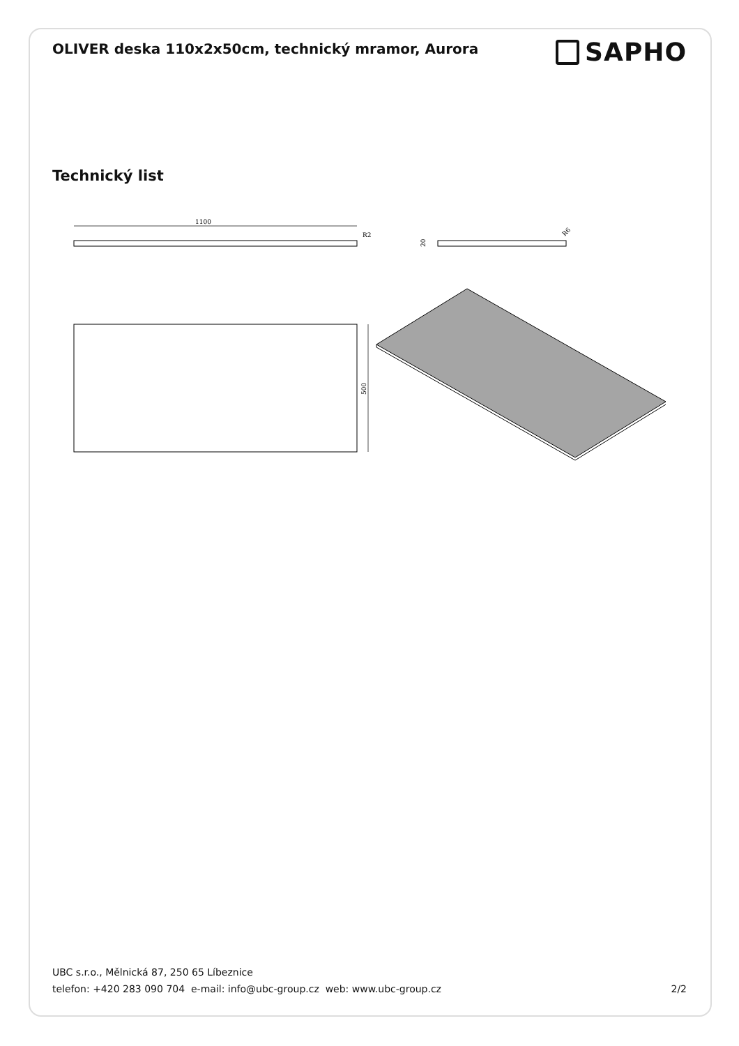OLIVER deska 110x2x50cm, technický mramor, Aurora
SAPHO
Technický list
1100
R2
20
R6
500
UBC s.r.o., Mělnická 87, 250 65 Líbeznice
telefon: +420 283 090 704 e-mail: info@ubc-group.cz web: www.ubc-group.cz 2/2